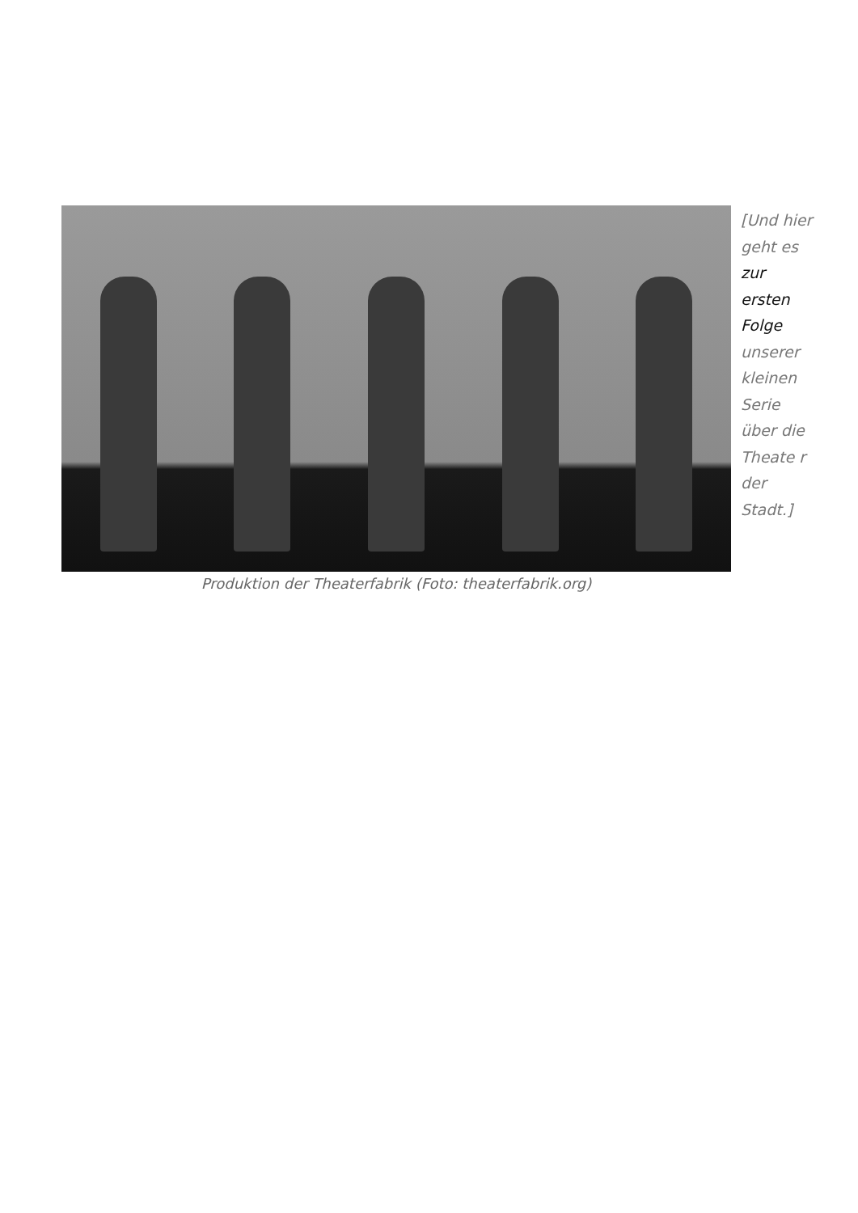Produktion der Theaterfabrik (Foto: theaterfabrik.org)
[Und hier geht es zur ersten Folge unserer kleinen Serie über die Theate r der Stadt.]